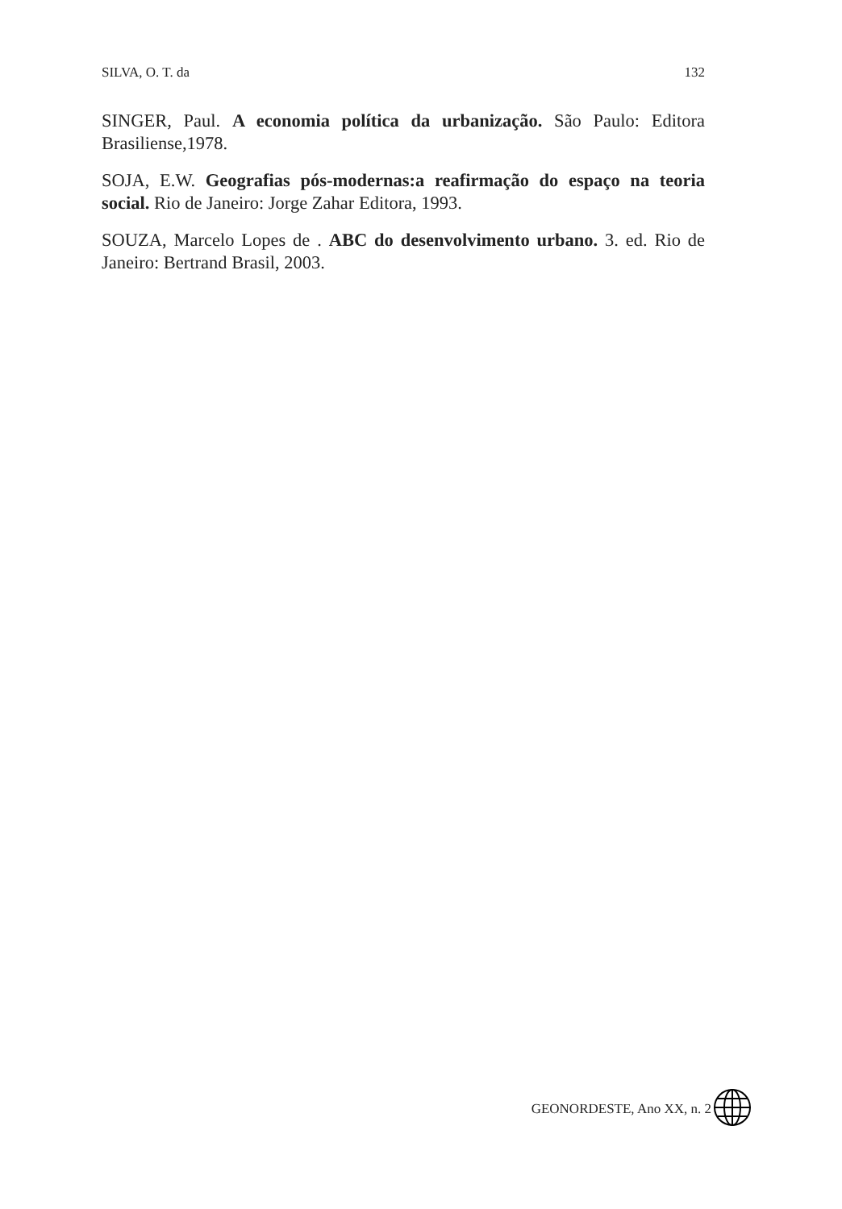SILVA, O. T. da 132
SINGER, Paul. A economia política da urbanização. São Paulo: Editora Brasiliense,1978.
SOJA, E.W. Geografias pós-modernas:a reafirmação do espaço na teoria social. Rio de Janeiro: Jorge Zahar Editora, 1993.
SOUZA, Marcelo Lopes de . ABC do desenvolvimento urbano. 3. ed. Rio de Janeiro: Bertrand Brasil, 2003.
GEONORDESTE, Ano XX, n. 2